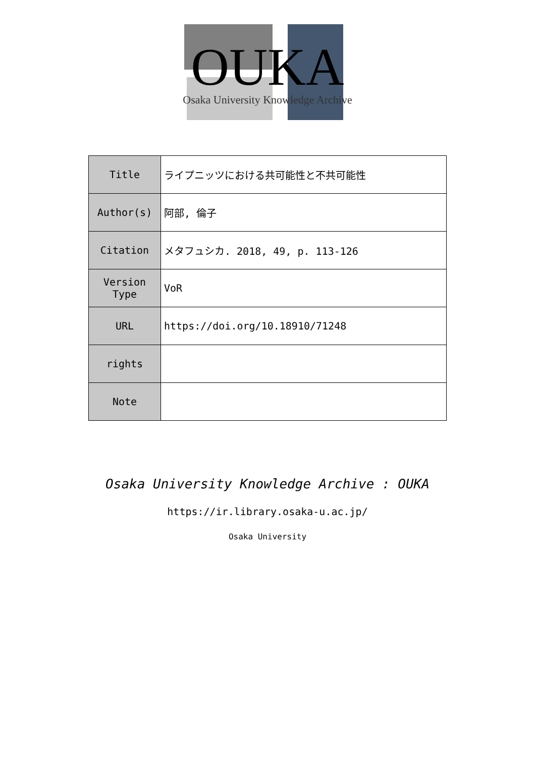OUKA
Osaka University Knowledge Archive
| Title | ライプニッツにおける共可能性と不共可能性 |
| Author(s) | 阿部, 倫子 |
| Citation | メタフュシカ. 2018, 49, p. 113-126 |
| Version Type | VoR |
| URL | https://doi.org/10.18910/71248 |
| rights | |
| Note | |
Osaka University Knowledge Archive : OUKA
https://ir.library.osaka-u.ac.jp/
Osaka University